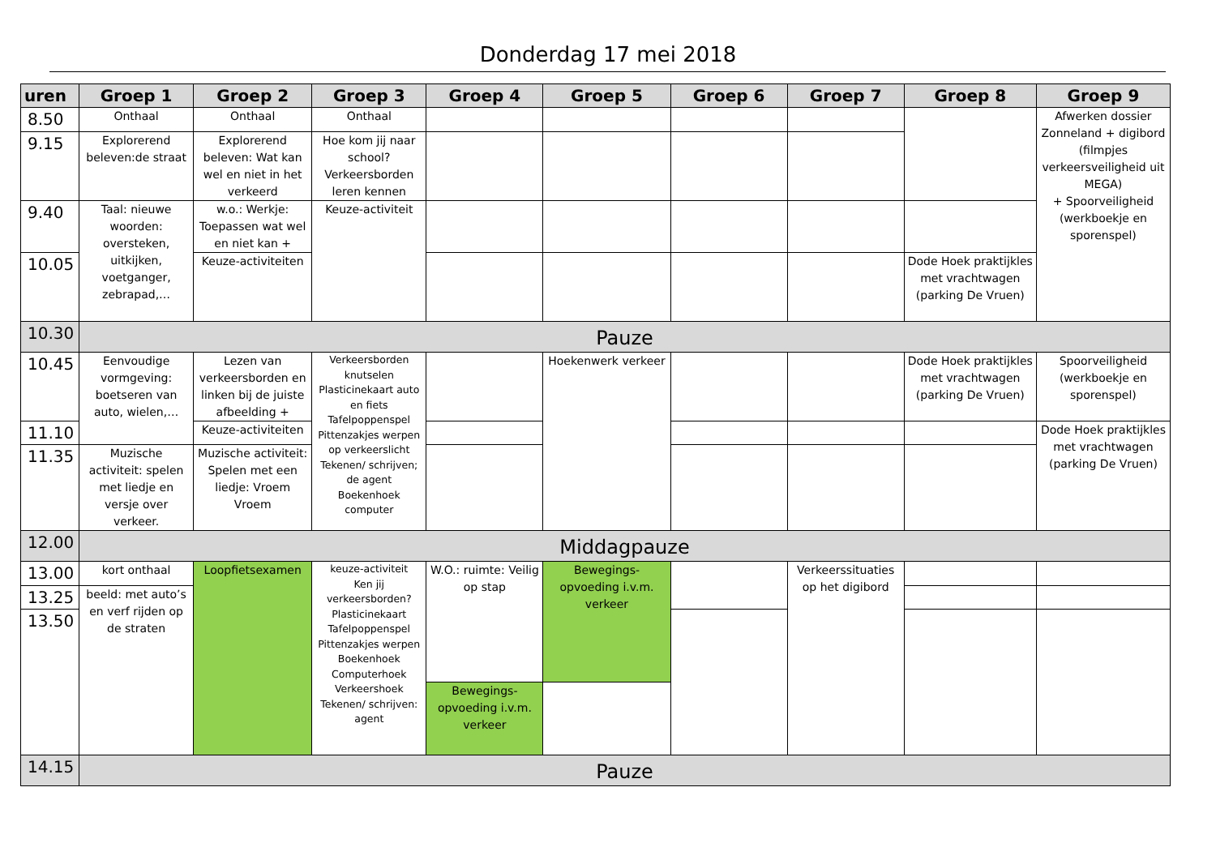Donderdag 17 mei 2018
| uren | Groep 1 | Groep 2 | Groep 3 | Groep 4 | Groep 5 | Groep 6 | Groep 7 | Groep 8 | Groep 9 |
| --- | --- | --- | --- | --- | --- | --- | --- | --- | --- |
| 8.50 | Onthaal | Onthaal | Onthaal | | | | | | Afwerken dossier Zonneland + digibord (filmpjes verkeersveiligheid uit MEGA) + Spoorveiligheid (werkboekje en sporenspel) |
| 9.15 | Explorerend beleven:de straat | Explorerend beleven: Wat kan wel en niet in het verkeerd | Hoe kom jij naar school? Verkeersborden leren kennen | | | | | | |
| 9.40 | Taal: nieuwe woorden: oversteken, uitkijken, voetganger, zebrapad,… | w.o.: Werkje: Toepassen wat wel en niet kan + | Keuze-activiteit | | | | | | |
| 10.05 | | Keuze-activiteiten | | | | | | Dode Hoek praktijkles met vrachtwagen (parking De Vruen) | |
| 10.30 | Pauze | | | | | | | | |
| 10.45 | Eenvoudige vormgeving: boetseren van auto, wielen,… | Lezen van verkeersborden en linken bij de juiste afbeelding + | Verkeersborden knutselen Plasticinekaart auto en fiets Tafelpoppenspel Pittenzakjes werpen op verkeerslicht Tekenen/ schrijven; de agent Boekenhoek computer | | Hoekenwerk verkeer | | | Dode Hoek praktijkles met vrachtwagen (parking De Vruen) | Spoorveiligheid (werkboekje en sporenspel) |
| 11.10 | | Keuze-activiteiten | | | | | | | Dode Hoek praktijkles met vrachtwagen (parking De Vruen) |
| 11.35 | Muzische activiteit: spelen met liedje en versje over verkeer. | Muzische activiteit: Spelen met een liedje: Vroem Vroem | | | | | | | |
| 12.00 | Middagpauze | | | | | | | | |
| 13.00 | kort onthaal | Loopfietsexamen | keuze-activiteit Ken jij verkeersborden? Plasticinekaart Tafelpoppenspel Pittenzakjes werpen Boekenhoek Computerhoek Verkeershoek Tekenen/ schrijven: agent | W.O.: ruimte: Veilig op stap | Bewegings-opvoeding i.v.m. verkeer | | Verkeerssituaties op het digibord | | |
| 13.25 | beeld: met auto’s en verf rijden op de straten | | | | | | | | |
| 13.50 | | | | | | | | | |
| | | | | Bewegings-opvoeding i.v.m. verkeer | | | | | |
| 14.15 | Pauze | | | | | | | | |